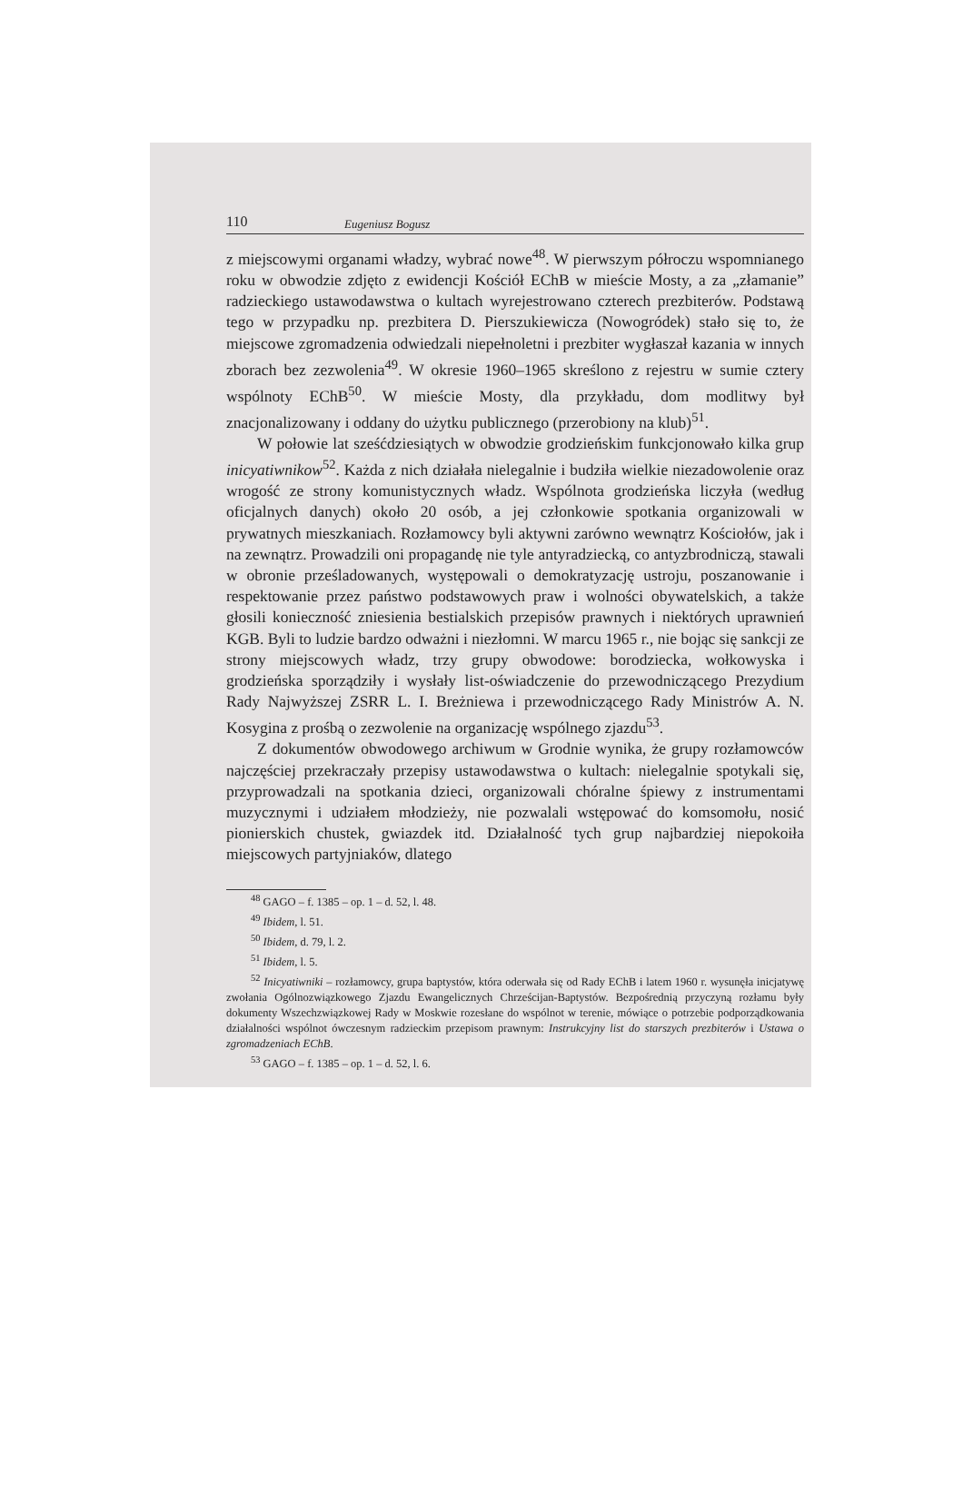110 Eugeniusz Bogusz
z miejscowymi organami władzy, wybrać nowe<sup>48</sup>. W pierwszym półroczu wspomnianego roku w obwodzie zdjęto z ewidencji Kościół EChB w mieście Mosty, a za „złamanie” radzieckiego ustawodawstwa o kultach wyrejestrowano czterech prezbiterów. Podstawą tego w przypadku np. prezbitera D. Pierszukiewicza (Nowogródek) stało się to, że miejscowe zgromadzenia odwiedzali niepełnoletni i prezbiter wygłaszał kazania w innych zborach bez zezwolenia<sup>49</sup>. W okresie 1960–1965 skreślono z rejestru w sumie cztery wspólnoty EChB<sup>50</sup>. W mieście Mosty, dla przykładu, dom modlitwy był znacjonalizowany i oddany do użytku publicznego (przerobiony na klub)<sup>51</sup>.
W połowie lat sześćdziesiątych w obwodzie grodzieńskim funkcjonowało kilka grup inicyatiwnikow<sup>52</sup>. Każda z nich działała nielegalnie i budziła wielkie niezadowolenie oraz wrogość ze strony komunistycznych władz. Wspólnota grodzieńska liczyła (według oficjalnych danych) około 20 osób, a jej członkowie spotkania organizowali w prywatnych mieszkaniach. Rozłamowcy byli aktywni zarówno wewnątrz Kościołów, jak i na zewnątrz. Prowadzili oni propagandę nie tyle antyradziecką, co antyzbrodniczą, stawali w obronie prześladowanych, występowali o demokratyzację ustroju, poszanowanie i respektowanie przez państwo podstawowych praw i wolności obywatelskich, a także głosili konieczność zniesienia bestialskich przepisów prawnych i niektórych uprawnień KGB. Byli to ludzie bardzo odważni i niezłomni. W marcu 1965 r., nie bojąc się sankcji ze strony miejscowych władz, trzy grupy obwodowe: borodziecka, wołkowyska i grodzieńska sporządziły i wysłały list-oświadczenie do przewodniczącego Prezydium Rady Najwyższej ZSRR L. I. Breżniewa i przewodniczącego Rady Ministrów A. N. Kosygina z prośbą o zezwolenie na organizację wspólnego zjazdu<sup>53</sup>.
Z dokumentów obwodowego archiwum w Grodnie wynika, że grupy rozłamowców najczęściej przekraczały przepisy ustawodawstwa o kultach: nielegalnie spotykali się, przyprowadzali na spotkania dzieci, organizowali chóralne śpiewy z instrumentami muzycznymi i udziałem młodzieży, nie pozwalali wstępować do komsomołu, nosić pionierskich chustek, gwiazdek itd. Działalność tych grup najbardziej niepokoiła miejscowych partyjniaków, dlatego
<sup>48</sup> GAGO – f. 1385 – op. 1 – d. 52, l. 48.
<sup>49</sup> Ibidem, l. 51.
<sup>50</sup> Ibidem, d. 79, l. 2.
<sup>51</sup> Ibidem, l. 5.
<sup>52</sup> Inicyatiwniki – rozłamowcy, grupa baptystów, która oderwała się od Rady EChB i latem 1960 r. wysunęła inicjatywę zwołania Ogólnozwiązkowego Zjazdu Ewangelicznych Chrześcijan-Baptystów. Bezpośrednią przyczyną rozłamu były dokumenty Wszechzwiązkowej Rady w Moskwie rozesłane do wspólnot w terenie, mówiące o potrzebie podporządkowania działalności wspólnot ówczesnym radzieckim przepisom prawnym: Instrukcyjny list do starszych prezbiterów i Ustawa o zgromadzeniach EChB.
<sup>53</sup> GAGO – f. 1385 – op. 1 – d. 52, l. 6.